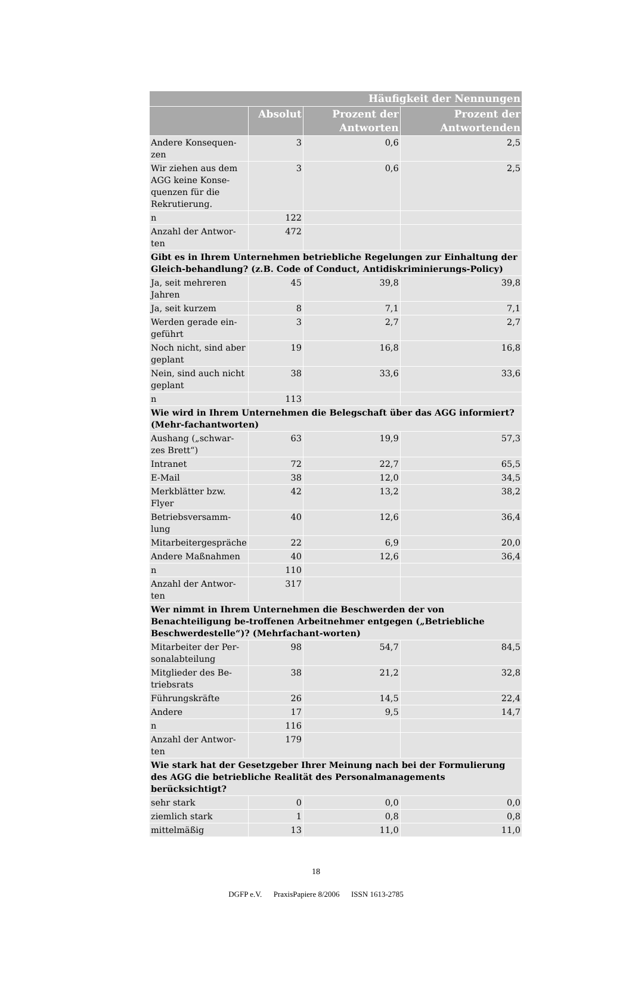| Häufigkeit der Nennungen | | | |
| --- | --- | --- | --- |
| | Absolut | Prozent der Antworten | Prozent der Antwortenden |
| Andere Konsequen-zen | 3 | 0,6 | 2,5 |
| Wir ziehen aus dem AGG keine Konse-quenzen für die Rekrutierung. | 3 | 0,6 | 2,5 |
| n | 122 | | |
| Anzahl der Antwor-ten | 472 | | |
| Gibt es in Ihrem Unternehmen betriebliche Regelungen zur Einhaltung der Gleich-behandlung? (z.B. Code of Conduct, Antidiskriminierungs-Policy) | | | |
| Ja, seit mehreren Jahren | 45 | 39,8 | 39,8 |
| Ja, seit kurzem | 8 | 7,1 | 7,1 |
| Werden gerade ein-geführt | 3 | 2,7 | 2,7 |
| Noch nicht, sind aber geplant | 19 | 16,8 | 16,8 |
| Nein, sind auch nicht geplant | 38 | 33,6 | 33,6 |
| n | 113 | | |
| Wie wird in Ihrem Unternehmen die Belegschaft über das AGG informiert? (Mehr-fachantworten) | | | |
| Aushang („schwar-zes Brett“) | 63 | 19,9 | 57,3 |
| Intranet | 72 | 22,7 | 65,5 |
| E-Mail | 38 | 12,0 | 34,5 |
| Merkblätter bzw. Flyer | 42 | 13,2 | 38,2 |
| Betriebsversamm-lung | 40 | 12,6 | 36,4 |
| Mitarbeitergespräche | 22 | 6,9 | 20,0 |
| Andere Maßnahmen | 40 | 12,6 | 36,4 |
| n | 110 | | |
| Anzahl der Antwor-ten | 317 | | |
| Wer nimmt in Ihrem Unternehmen die Beschwerden der von Benachteiligung be-troffenen Arbeitnehmer entgegen („Betriebliche Beschwerdestelle“)? (Mehrfachant-worten) | | | |
| Mitarbeiter der Per-sonalabteilung | 98 | 54,7 | 84,5 |
| Mitglieder des Be-triebsrats | 38 | 21,2 | 32,8 |
| Führungskräfte | 26 | 14,5 | 22,4 |
| Andere | 17 | 9,5 | 14,7 |
| n | 116 | | |
| Anzahl der Antwor-ten | 179 | | |
| Wie stark hat der Gesetzgeber Ihrer Meinung nach bei der Formulierung des AGG die betriebliche Realität des Personalmanagements berücksichtigt? | | | |
| sehr stark | 0 | 0,0 | 0,0 |
| ziemlich stark | 1 | 0,8 | 0,8 |
| mittelmäßig | 13 | 11,0 | 11,0 |
18
DGFP e.V. PraxisPapiere 8/2006 ISSN 1613-2785